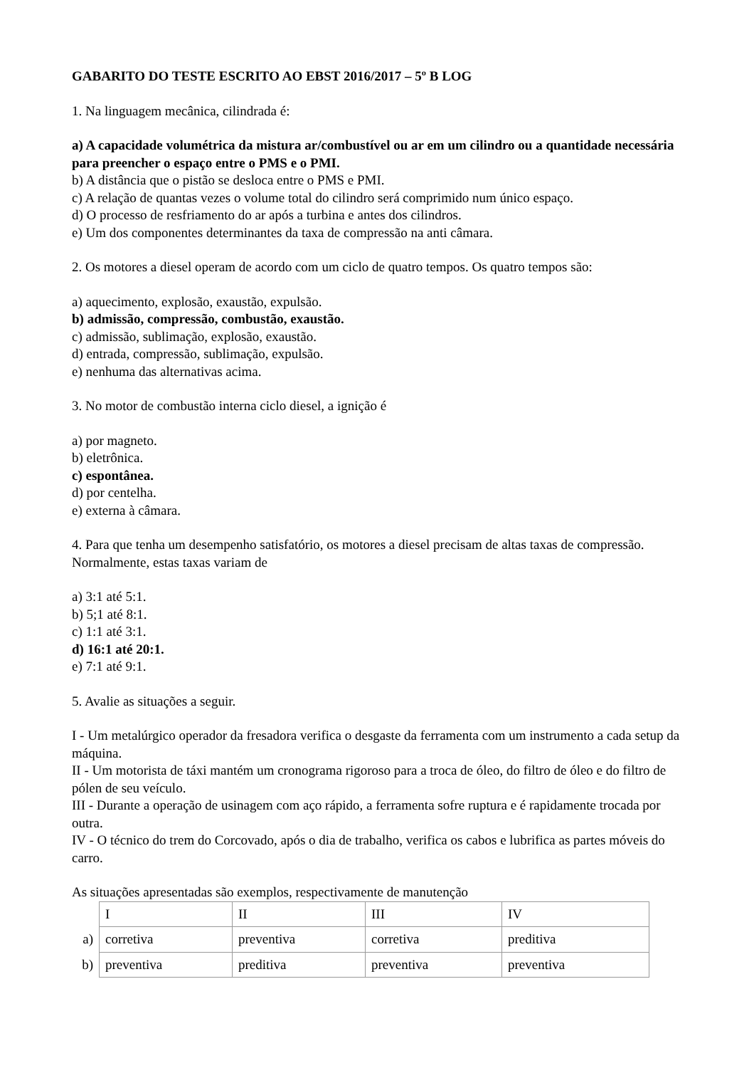GABARITO DO TESTE ESCRITO AO EBST 2016/2017 – 5º B LOG
1. Na linguagem mecânica, cilindrada é:
a) A capacidade volumétrica da mistura ar/combustível ou ar em um cilindro ou a quantidade necessária para preencher o espaço entre o PMS e o PMI.
b) A distância que o pistão se desloca entre o PMS e PMI.
c) A relação de quantas vezes o volume total do cilindro será comprimido num único espaço.
d) O processo de resfriamento do ar após a turbina e antes dos cilindros.
e) Um dos componentes determinantes da taxa de compressão na anti câmara.
2. Os motores a diesel operam de acordo com um ciclo de quatro tempos. Os quatro tempos são:
a) aquecimento, explosão, exaustão, expulsão.
b) admissão, compressão, combustão, exaustão.
c) admissão, sublimação, explosão, exaustão.
d) entrada, compressão, sublimação, expulsão.
e) nenhuma das alternativas acima.
3. No motor de combustão interna ciclo diesel, a ignição é
a) por magneto.
b) eletrônica.
c) espontânea.
d) por centelha.
e) externa à câmara.
4. Para que tenha um desempenho satisfatório, os motores a diesel precisam de altas taxas de compressão. Normalmente, estas taxas variam de
a) 3:1 até 5:1.
b) 5;1 até 8:1.
c) 1:1 até 3:1.
d) 16:1 até 20:1.
e) 7:1 até 9:1.
5. Avalie as situações a seguir.
I - Um metalúrgico operador da fresadora verifica o desgaste da ferramenta com um instrumento a cada setup da máquina.
II - Um motorista de táxi mantém um cronograma rigoroso para a troca de óleo, do filtro de óleo e do filtro de pólen de seu veículo.
III - Durante a operação de usinagem com aço rápido, a ferramenta sofre ruptura e é rapidamente trocada por outra.
IV - O técnico do trem do Corcovado, após o dia de trabalho, verifica os cabos e lubrifica as partes móveis do carro.
As situações apresentadas são exemplos, respectivamente de manutenção
| | I | II | III | IV |
| a) | corretiva | preventiva | corretiva | preditiva |
| b) | preventiva | preditiva | preventiva | preventiva |